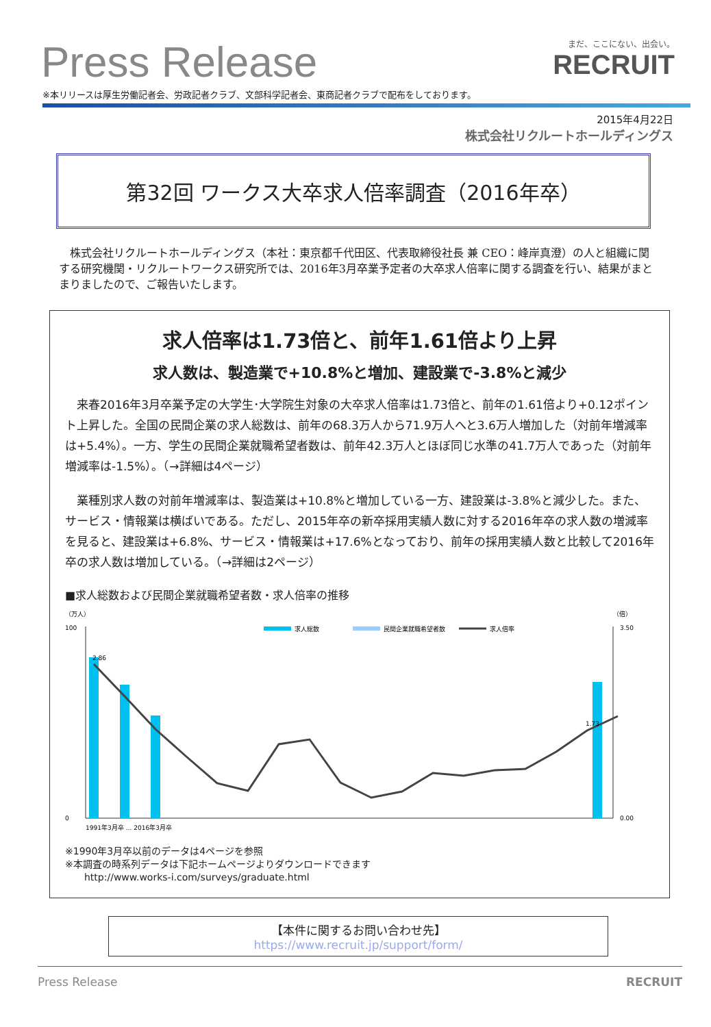Press Release
まだ、ここにない、出会い。
RECRUIT
※本リリースは厚生労働記者会、労政記者クラブ、文部科学記者会、東商記者クラブで配布をしております。
2015年4月22日
株式会社リクルートホールディングス
第32回 ワークス大卒求人倍率調査（2016年卒）
株式会社リクルートホールディングス（本社：東京都千代田区、代表取締役社長 兼 CEO：峰岸真澄）の人と組織に関する研究機関・リクルートワークス研究所では、2016年3月卒業予定者の大卒求人倍率に関する調査を行い、結果がまとまりましたので、ご報告いたします。
求人倍率は1.73倍と、前年1.61倍より上昇
求人数は、製造業で+10.8%と増加、建設業で-3.8%と減少
来春2016年3月卒業予定の大学生･大学院生対象の大卒求人倍率は1.73倍と、前年の1.61倍より+0.12ポイント上昇した。全国の民間企業の求人総数は、前年の68.3万人から71.9万人へと3.6万人増加した（対前年増減率は+5.4%）。一方、学生の民間企業就職希望者数は、前年42.3万人とほぼ同じ水準の41.7万人であった（対前年増減率は-1.5%）。（→詳細は4ページ）
業種別求人数の対前年増減率は、製造業は+10.8%と増加している一方、建設業は-3.8%と減少した。また、サービス・情報業は横ばいである。ただし、2015年卒の新卒採用実績人数に対する2016年卒の求人数の増減率を見ると、建設業は+6.8%、サービス・情報業は+17.6%となっており、前年の採用実績人数と比較して2016年卒の求人数は増加している。（→詳細は2ページ）
■求人総数および民間企業就職希望者数・求人倍率の推移
（万人）
（倍）
100
0
3.50
0.00
求人総数
民間企業就職希望者数
求人倍率
2.86
1.73
1991年3月卒 … 2016年3月卒
※1990年3月卒以前のデータは4ページを参照
※本調査の時系列データは下記ホームページよりダウンロードできます
　　http://www.works-i.com/surveys/graduate.html
【本件に関するお問い合わせ先】
https://www.recruit.jp/support/form/
Press Release RECRUIT